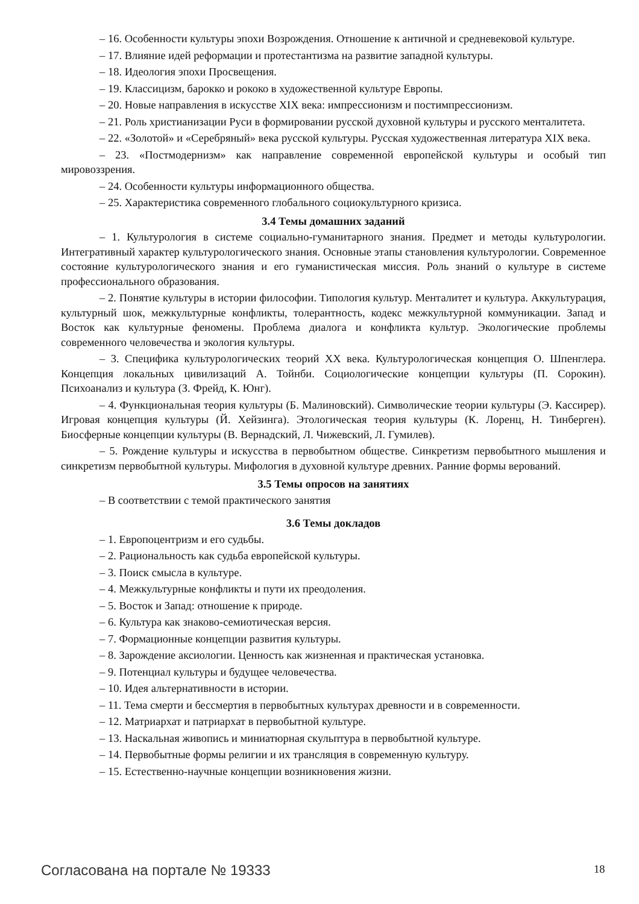– 16. Особенности культуры эпохи Возрождения. Отношение к античной и средневековой культуре.
– 17. Влияние идей реформации и протестантизма на развитие западной культуры.
– 18. Идеология эпохи Просвещения.
– 19. Классицизм, барокко и рококо в художественной культуре Европы.
– 20. Новые направления в искусстве XIX века: импрессионизм и постимпрессионизм.
– 21. Роль христианизации Руси в формировании русской духовной культуры и русского менталитета.
– 22. «Золотой» и «Серебряный» века русской культуры. Русская художественная литература XIX века.
– 23. «Постмодернизм» как направление современной европейской культуры и особый тип мировоззрения.
– 24. Особенности культуры информационного общества.
– 25. Характеристика современного глобального социокультурного кризиса.
3.4 Темы домашних заданий
– 1. Культурология в системе социально-гуманитарного знания. Предмет и методы культурологии. Интегративный характер культурологического знания. Основные этапы становления культурологии. Современное состояние культурологического знания и его гуманистическая миссия. Роль знаний о культуре в системе профессионального образования.
– 2. Понятие культуры в истории философии. Типология культур. Менталитет и культура. Аккультурация, культурный шок, межкультурные конфликты, толерантность, кодекс межкультурной коммуникации. Запад и Восток как культурные феномены. Проблема диалога и конфликта культур. Экологические проблемы современного человечества и экология культуры.
– 3. Специфика культурологических теорий XX века. Культурологическая концепция О. Шпенглера. Концепция локальных цивилизаций А. Тойнби. Социологические концепции культуры (П. Сорокин). Психоанализ и культура (З. Фрейд, К. Юнг).
– 4. Функциональная теория культуры (Б. Малиновский). Символические теории культуры (Э. Кассирер). Игровая концепция культуры (Й. Хейзинга). Этологическая теория культуры (К. Лоренц, Н. Тинберген). Биосферные концепции культуры (В. Вернадский, Л. Чижевский, Л. Гумилев).
– 5. Рождение культуры и искусства в первобытном обществе. Синкретизм первобытного мышления и синкретизм первобытной культуры. Мифология в духовной культуре древних. Ранние формы верований.
3.5 Темы опросов на занятиях
– В соответствии с темой практического занятия
3.6 Темы докладов
– 1. Европоцентризм и его судьбы.
– 2. Рациональность как судьба европейской культуры.
– 3. Поиск смысла в культуре.
– 4. Межкультурные конфликты и пути их преодоления.
– 5. Восток и Запад: отношение к природе.
– 6. Культура как знаково-семиотическая версия.
– 7. Формационные концепции развития культуры.
– 8. Зарождение аксиологии. Ценность как жизненная и практическая установка.
– 9. Потенциал культуры и будущее человечества.
– 10. Идея альтернативности в истории.
– 11. Тема смерти и бессмертия в первобытных культурах древности и в современности.
– 12. Матриархат и патриархат в первобытной культуре.
– 13. Наскальная живопись и миниатюрная скульптура в первобытной культуре.
– 14. Первобытные формы религии и их трансляция в современную культуру.
– 15. Естественно-научные концепции возникновения жизни.
Согласована на портале № 19333 18